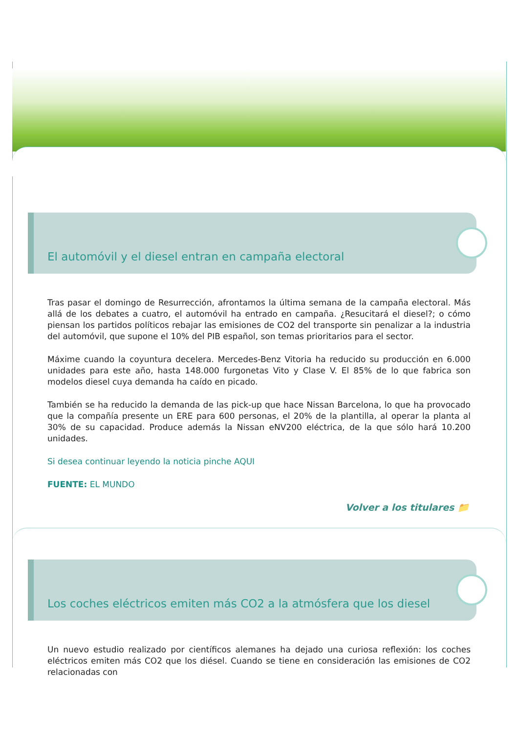El automóvil y el diesel entran en campaña electoral
Tras pasar el domingo de Resurrección, afrontamos la última semana de la campaña electoral. Más allá de los debates a cuatro, el automóvil ha entrado en campaña. ¿Resucitará el diesel?; o cómo piensan los partidos políticos rebajar las emisiones de CO2 del transporte sin penalizar a la industria del automóvil, que supone el 10% del PIB español, son temas prioritarios para el sector.
Máxime cuando la coyuntura decelera. Mercedes-Benz Vitoria ha reducido su producción en 6.000 unidades para este año, hasta 148.000 furgonetas Vito y Clase V. El 85% de lo que fabrica son modelos diesel cuya demanda ha caído en picado.
También se ha reducido la demanda de las pick-up que hace Nissan Barcelona, lo que ha provocado que la compañía presente un ERE para 600 personas, el 20% de la plantilla, al operar la planta al 30% de su capacidad. Produce además la Nissan eNV200 eléctrica, de la que sólo hará 10.200 unidades.
Si desea continuar leyendo la noticia pinche AQUI
FUENTE: EL MUNDO
Volver a los titulares 📁
Los coches eléctricos emiten más CO2 a la atmósfera que los diesel
Un nuevo estudio realizado por científicos alemanes ha dejado una curiosa reflexión: los coches eléctricos emiten más CO2 que los diésel. Cuando se tiene en consideración las emisiones de CO2 relacionadas con